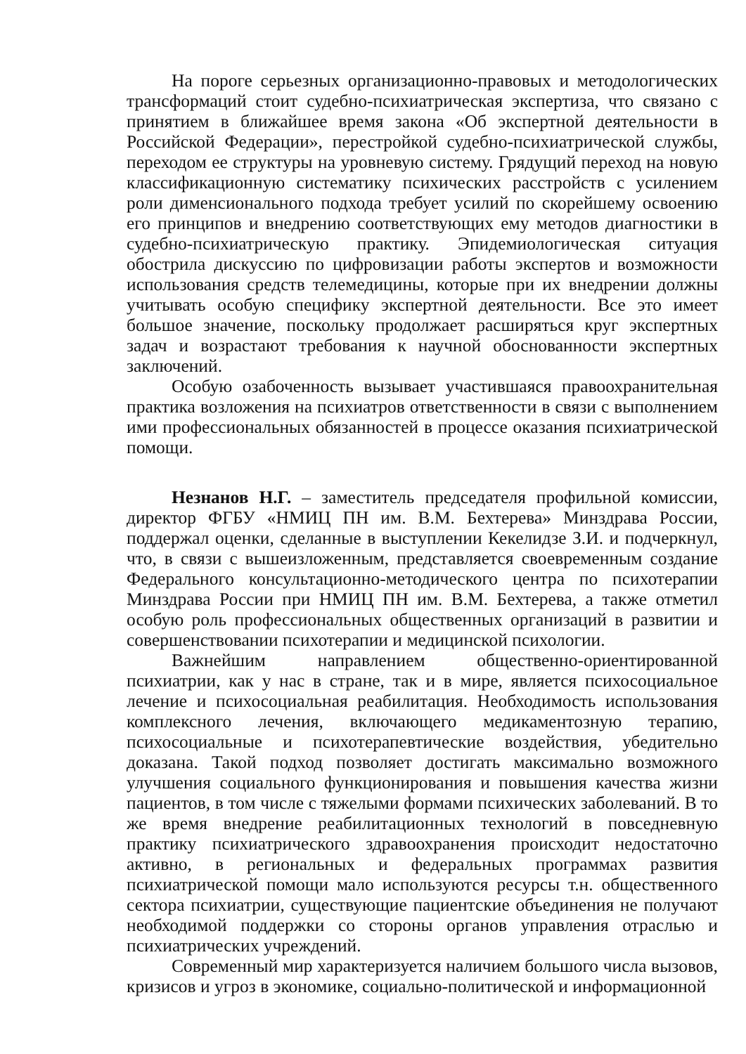На пороге серьезных организационно-правовых и методологических трансформаций стоит судебно-психиатрическая экспертиза, что связано с принятием в ближайшее время закона «Об экспертной деятельности в Российской Федерации», перестройкой судебно-психиатрической службы, переходом ее структуры на уровневую систему. Грядущий переход на новую классификационную систематику психических расстройств с усилением роли дименсионального подхода требует усилий по скорейшему освоению его принципов и внедрению соответствующих ему методов диагностики в судебно-психиатрическую практику. Эпидемиологическая ситуация обострила дискуссию по цифровизации работы экспертов и возможности использования средств телемедицины, которые при их внедрении должны учитывать особую специфику экспертной деятельности. Все это имеет большое значение, поскольку продолжает расширяться круг экспертных задач и возрастают требования к научной обоснованности экспертных заключений.
Особую озабоченность вызывает участившаяся правоохранительная практика возложения на психиатров ответственности в связи с выполнением ими профессиональных обязанностей в процессе оказания психиатрической помощи.
Незнанов Н.Г. – заместитель председателя профильной комиссии, директор ФГБУ «НМИЦ ПН им. В.М. Бехтерева» Минздрава России, поддержал оценки, сделанные в выступлении Кекелидзе З.И. и подчеркнул, что, в связи с вышеизложенным, представляется своевременным создание Федерального консультационно-методического центра по психотерапии Минздрава России при НМИЦ ПН им. В.М. Бехтерева, а также отметил особую роль профессиональных общественных организаций в развитии и совершенствовании психотерапии и медицинской психологии.
Важнейшим направлением общественно-ориентированной психиатрии, как у нас в стране, так и в мире, является психосоциальное лечение и психосоциальная реабилитация. Необходимость использования комплексного лечения, включающего медикаментозную терапию, психосоциальные и психотерапевтические воздействия, убедительно доказана. Такой подход позволяет достигать максимально возможного улучшения социального функционирования и повышения качества жизни пациентов, в том числе с тяжелыми формами психических заболеваний. В то же время внедрение реабилитационных технологий в повседневную практику психиатрического здравоохранения происходит недостаточно активно, в региональных и федеральных программах развития психиатрической помощи мало используются ресурсы т.н. общественного сектора психиатрии, существующие пациентские объединения не получают необходимой поддержки со стороны органов управления отраслью и психиатрических учреждений.
Современный мир характеризуется наличием большого числа вызовов, кризисов и угроз в экономике, социально-политической и информационной